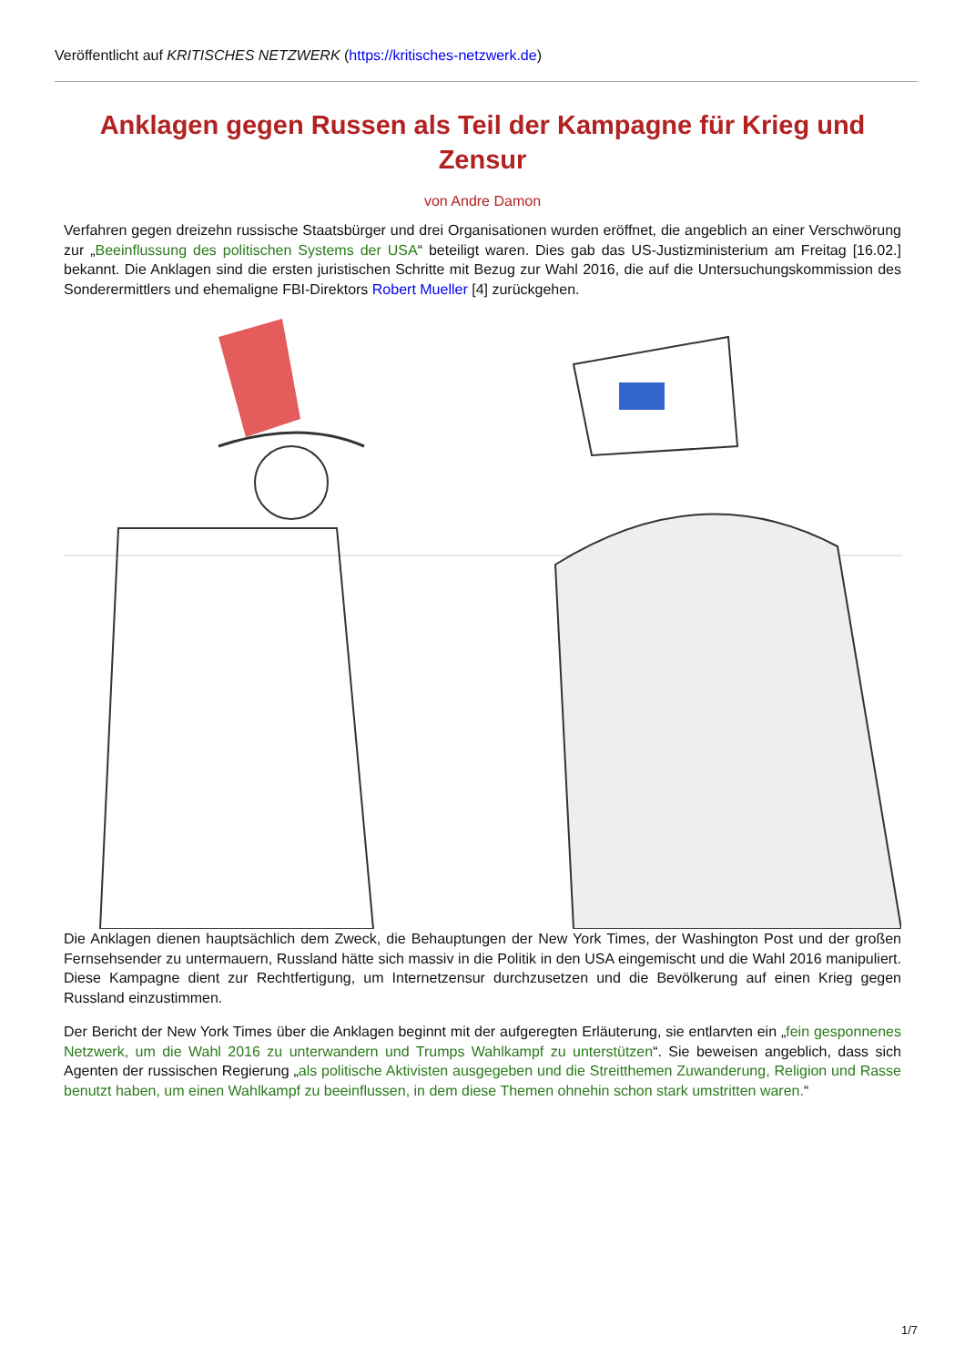Veröffentlicht auf KRITISCHES NETZWERK (https://kritisches-netzwerk.de)
Anklagen gegen Russen als Teil der Kampagne für Krieg und Zensur
von Andre Damon
Verfahren gegen dreizehn russische Staatsbürger und drei Organisationen wurden eröffnet, die angeblich an einer Verschwörung zur „Beeinflussung des politischen Systems der USA“ beteiligt waren. Dies gab das US-Justizministerium am Freitag [16.02.] bekannt. Die Anklagen sind die ersten juristischen Schritte mit Bezug zur Wahl 2016, die auf die Untersuchungskommission des Sonderermittlers und ehemaligne FBI-Direktors Robert Mueller [4] zurückgehen.
Die Anklagen dienen hauptsächlich dem Zweck, die Behauptungen der New York Times, der Washington Post und der großen Fernsehsender zu untermauern, Russland hätte sich massiv in die Politik in den USA eingemischt und die Wahl 2016 manipuliert. Diese Kampagne dient zur Rechtfertigung, um Internetzensur durchzusetzen und die Bevölkerung auf einen Krieg gegen Russland einzustimmen.
Der Bericht der New York Times über die Anklagen beginnt mit der aufgeregten Erläuterung, sie entlarvten ein „fein gesponnenes Netzwerk, um die Wahl 2016 zu unterwandern und Trumps Wahlkampf zu unterstützen“. Sie beweisen angeblich, dass sich Agenten der russischen Regierung „als politische Aktivisten ausgegeben und die Streitthemen Zuwanderung, Religion und Rasse benutzt haben, um einen Wahlkampf zu beeinflussen, in dem diese Themen ohnehin schon stark umstritten waren.“
1/7